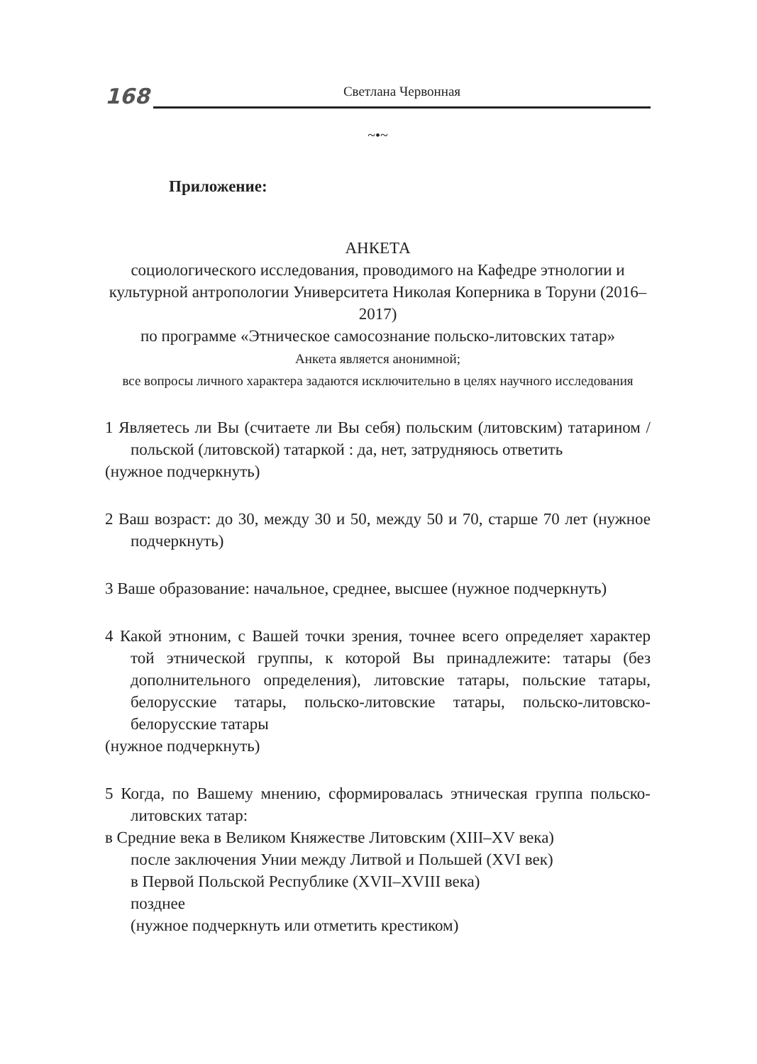168
Светлана Червонная
~•~
Приложение:
АНКЕТА
социологического исследования, проводимого на Кафедре этнологии и культурной антропологии Университета Николая Коперника в Торуни (2016–2017)
по программе «Этническое самосознание польско-литовских татар»
Анкета является анонимной;
все вопросы личного характера задаются исключительно в целях научно­го исследования
1 Являетесь ли Вы (считаете ли Вы себя) польским (литовским) татарином / польской (литовской) татаркой : да, нет, затрудняюсь ответить
(нужное подчеркнуть)
2 Ваш возраст: до 30, между 30 и 50, между 50 и 70, старше 70 лет (нужное подчеркнуть)
3 Ваше образование: начальное, среднее, высшее (нужное подчеркнуть)
4 Какой этноним, с Вашей точки зрения, точнее всего определяет характер той этнической группы, к которой Вы принадлежите: татары (без дополнительного определения), литовские татары, польские татары, белорусские татары, польско-литовские татары, польско-литовско-белорусские татары
(нужное подчеркнуть)
5 Когда, по Вашему мнению, сформировалась этническая группа польско-литовских татар:
в Средние века в Великом Княжестве Литовским (XIII–XV века)
после заключения Унии между Литвой и Польшей (XVI век)
в Первой Польской Республике (XVII–XVIII века)
позднее
(нужное подчеркнуть или отметить крестиком)